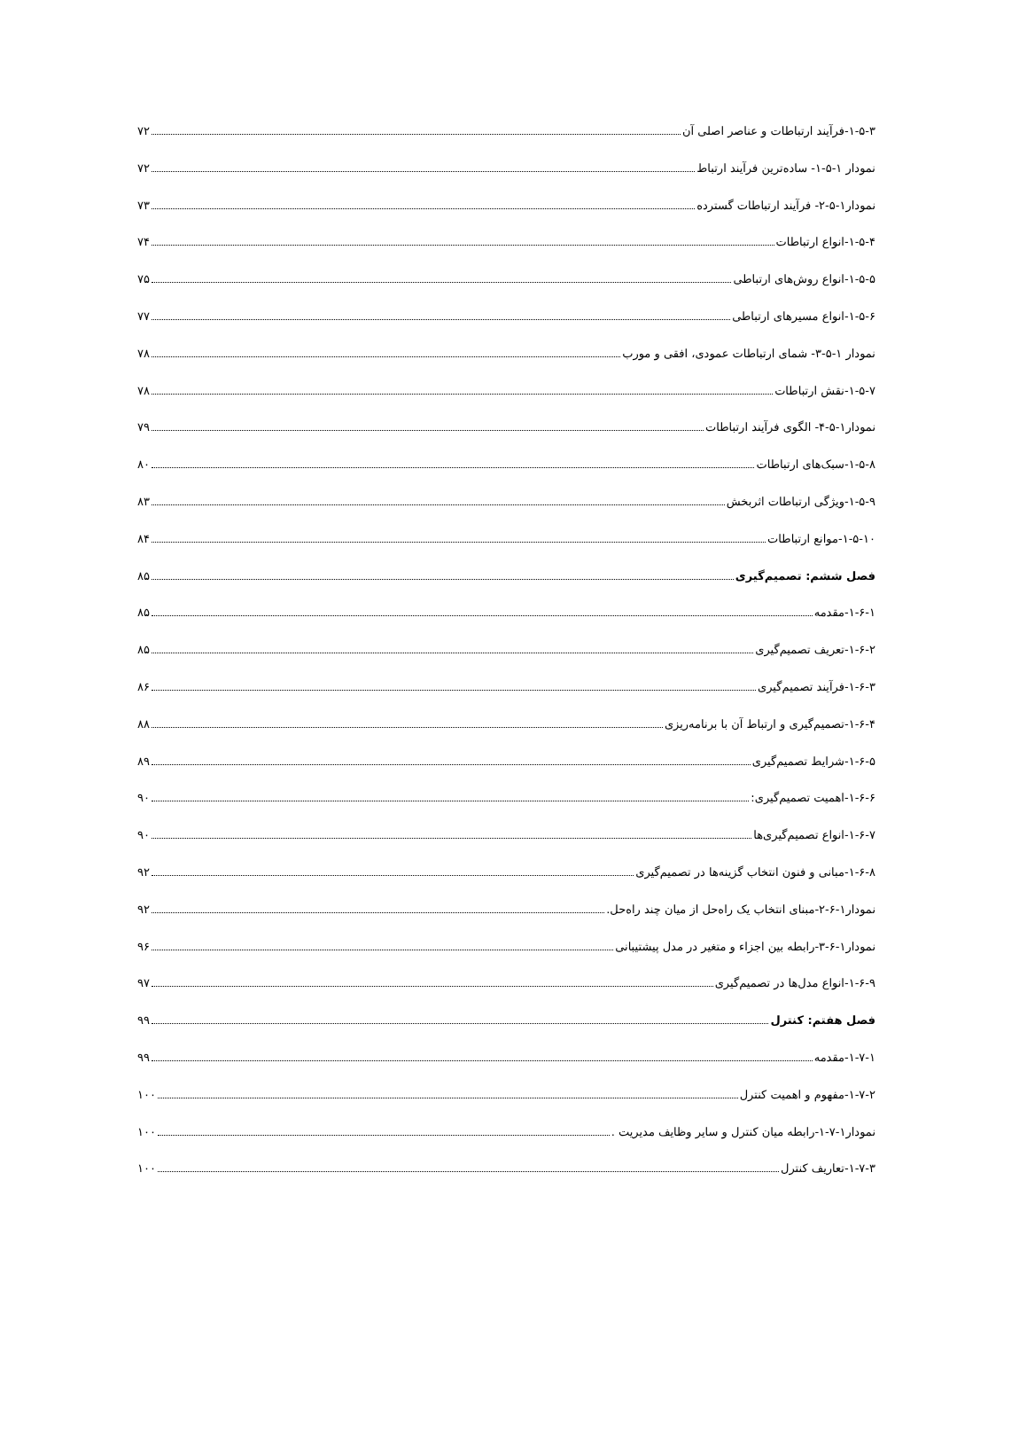۱-۵-۳-فرآیند ارتباطات و عناصر اصلی آن ۷۲
نمودار ۱-۵-۱- ساده‌ترین فرآیند ارتباط ۷۲
نمودار۱-۵-۲- فرآیند ارتباطات گسترده ۷۳
۱-۵-۴-انواع ارتباطات ۷۴
۱-۵-۵-انواع روش‌های ارتباطی ۷۵
۱-۵-۶-انواع مسیرهای ارتباطی ۷۷
نمودار ۱-۵-۳- شمای ارتباطات عمودی، افقی و مورب ۷۸
۱-۵-۷-نقش ارتباطات ۷۸
نمودار۱-۵-۴- الگوی فرآیند ارتباطات ۷۹
۱-۵-۸-سبک‌های ارتباطات ۸۰
۱-۵-۹-ویژگی ارتباطات اثربخش ۸۳
۱-۵-۱۰-موانع ارتباطات ۸۴
فصل ششم: تصمیم‌گیری ۸۵
۱-۶-۱-مقدمه ۸۵
۱-۶-۲-تعریف تصمیم‌گیری ۸۵
۱-۶-۳-فرآیند تصمیم‌گیری ۸۶
۱-۶-۴-تصمیم‌گیری و ارتباط آن با برنامه‌ریزی ۸۸
۱-۶-۵-شرایط تصمیم‌گیری ۸۹
۱-۶-۶-اهمیت تصمیم‌گیری: ۹۰
۱-۶-۷-انواع تصمیم‌گیری‌ها ۹۰
۱-۶-۸-مبانی و فنون انتخاب گزینه‌ها در تصمیم‌گیری ۹۲
نمودار۱-۶-۲-مبنای انتخاب یک راه‌حل از میان چند راه‌حل. ۹۲
نمودار۱-۶-۳-رابطه بین اجزاء و متغیر در مدل پیشتیبانی ۹۶
۱-۶-۹-انواع مدل‌ها در تصمیم‌گیری ۹۷
فصل هفتم: کنترل ۹۹
۱-۷-۱-مقدمه ۹۹
۱-۷-۲-مفهوم و اهمیت کنترل ۱۰۰
نمودار۱-۷-۱-رابطه میان کنترل و سایر وظایف مدیریت . ۱۰۰
۱-۷-۳-تعاریف کنترل ۱۰۰